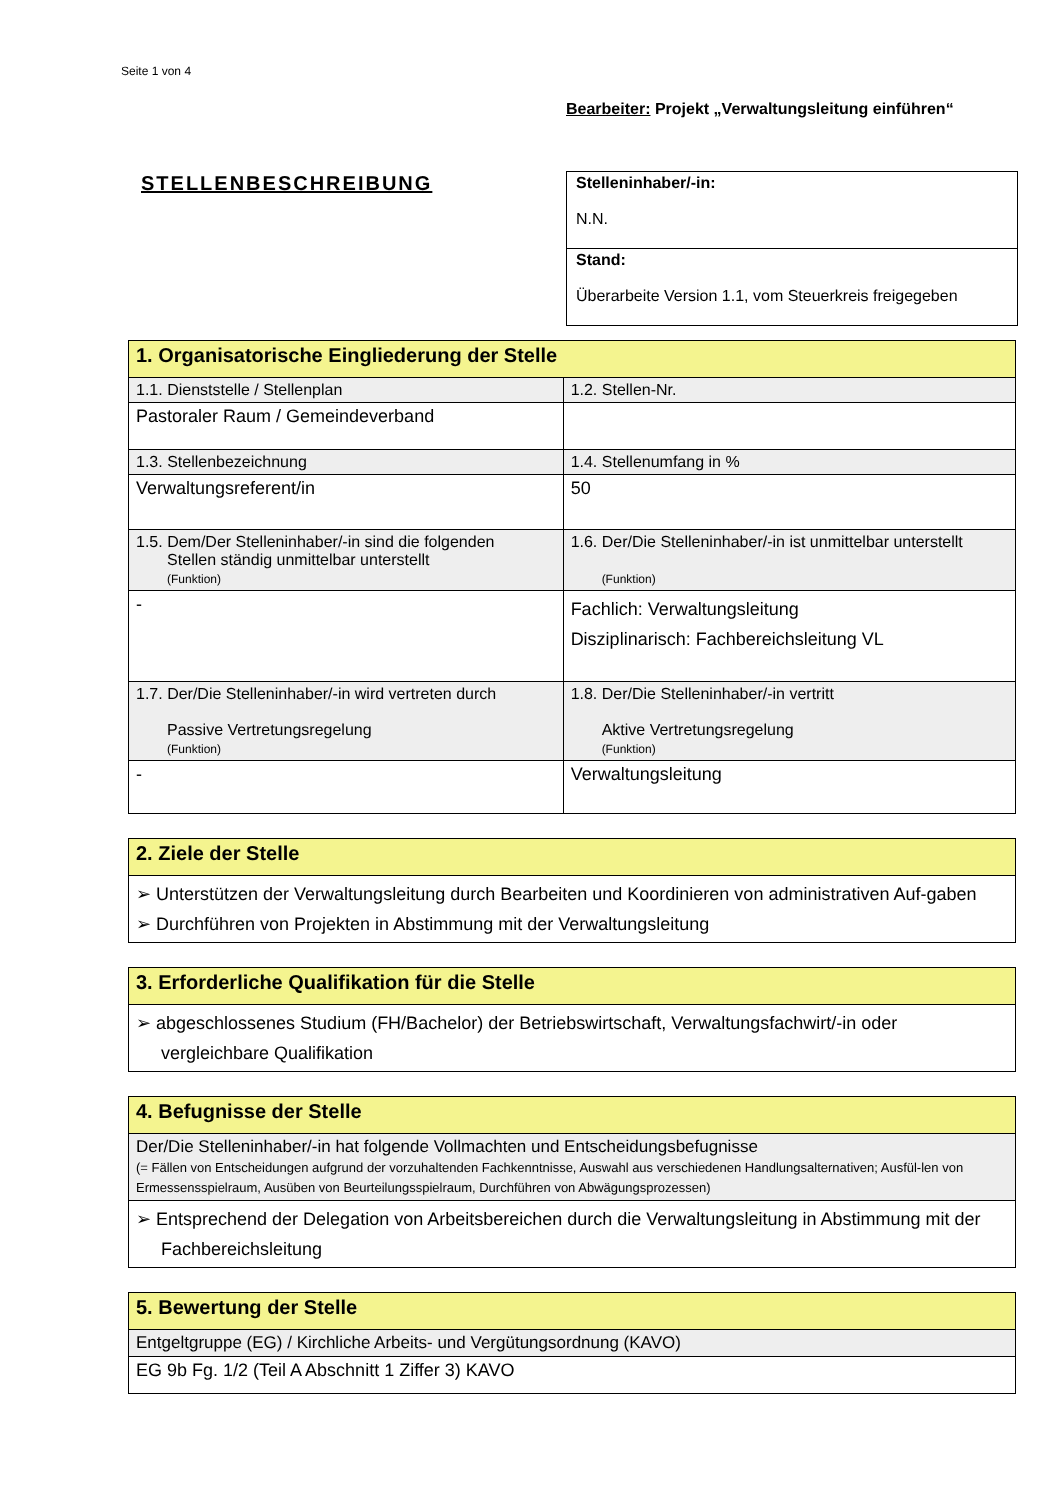Seite 1 von 4
Bearbeiter: Projekt „Verwaltungsleitung einführen“
STELLENBESCHREIBUNG
| Stelleninhaber/-in: N.N. |
| Stand: Überarbeite Version 1.1, vom Steuerkreis freigegeben |
| 1. Organisatorische Eingliederung der Stelle | |
| --- | --- |
| 1.1. Dienststelle / Stellenplan | 1.2. Stellen-Nr. |
| Pastoraler Raum / Gemeindeverband | |
| 1.3. Stellenbezeichnung | 1.4. Stellenumfang in % |
| Verwaltungsreferent/in | 50 |
| 1.5. Dem/Der Stelleninhaber/-in sind die folgenden Stellen ständig unmittelbar unterstellt (Funktion) | 1.6. Der/Die Stelleninhaber/-in ist unmittelbar unterstellt (Funktion) |
| - | Fachlich: Verwaltungsleitung Disziplinarisch: Fachbereichsleitung VL |
| 1.7. Der/Die Stelleninhaber/-in wird vertreten durch Passive Vertretungsregelung (Funktion) | 1.8. Der/Die Stelleninhaber/-in vertritt Aktive Vertretungsregelung (Funktion) |
| - | Verwaltungsleitung |
| 2. Ziele der Stelle |
| --- |
| ➢ Unterstützen der Verwaltungsleitung durch Bearbeiten und Koordinieren von administrativen Auf-gaben ➢ Durchführen von Projekten in Abstimmung mit der Verwaltungsleitung |
| 3. Erforderliche Qualifikation für die Stelle |
| --- |
| ➢ abgeschlossenes Studium (FH/Bachelor) der Betriebswirtschaft, Verwaltungsfachwirt/-in oder vergleichbare Qualifikation |
| 4. Befugnisse der Stelle |
| --- |
| Der/Die Stelleninhaber/-in hat folgende Vollmachten und Entscheidungsbefugnisse (= Fällen von Entscheidungen aufgrund der vorzuhaltenden Fachkenntnisse, Auswahl aus verschiedenen Handlungsalternativen; Ausfül-len von Ermessensspielraum, Ausüben von Beurteilungsspielraum, Durchführen von Abwägungsprozessen) |
| ➢ Entsprechend der Delegation von Arbeitsbereichen durch die Verwaltungsleitung in Abstimmung mit der Fachbereichsleitung |
| 5. Bewertung der Stelle |
| --- |
| Entgeltgruppe (EG) / Kirchliche Arbeits- und Vergütungsordnung (KAVO) |
| EG 9b Fg. 1/2 (Teil A Abschnitt 1 Ziffer 3) KAVO |